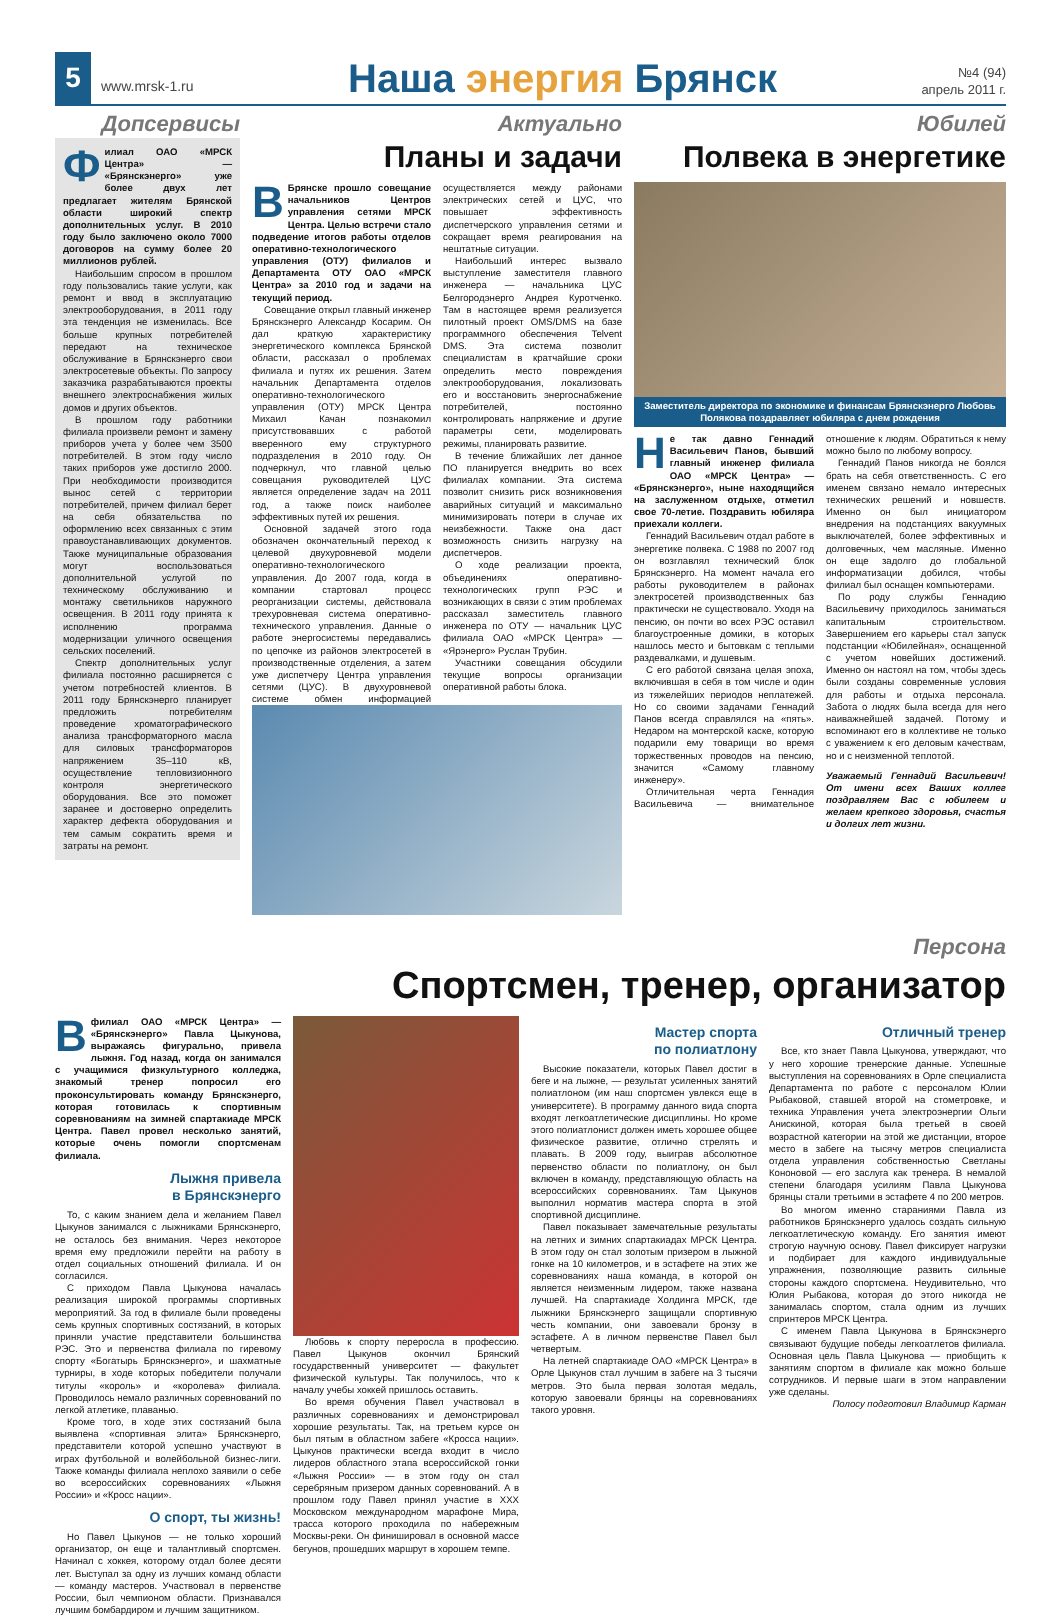5
www.mrsk-1.ru
Наша энергия Брянск
№4 (94)
апрель 2011 г.
Допсервисы
Филиал ОАО «МРСК Центра» — «Брянскэнерго» уже более двух лет предлагает жителям Брянской области широкий спектр дополнительных услуг. В 2010 году было заключено около 7000 договоров на сумму более 20 миллионов рублей.
Наибольшим спросом в прошлом году пользовались такие услуги, как ремонт и ввод в эксплуатацию электрооборудования, в 2011 году эта тенденция не изменилась. Все больше крупных потребителей передают на техническое обслуживание в Брянскэнерго свои электросетевые объекты. По запросу заказчика разрабатываются проекты внешнего электроснабжения жилых домов и других объектов.
В прошлом году работники филиала произвели ремонт и замену приборов учета у более чем 3500 потребителей. В этом году число таких приборов уже достигло 2000. При необходимости производится вынос сетей с территории потребителей, причем филиал берет на себя обязательства по оформлению всех связанных с этим правоустанавливающих документов. Также муниципальные образования могут воспользоваться дополнительной услугой по техническому обслуживанию и монтажу светильников наружного освещения. В 2011 году принята к исполнению программа модернизации уличного освещения сельских поселений.
Спектр дополнительных услуг филиала постоянно расширяется с учетом потребностей клиентов. В 2011 году Брянскэнерго планирует предложить потребителям проведение хроматографического анализа трансформаторного масла для силовых трансформаторов напряжением 35–110 кВ, осуществление тепловизионного контроля энергетического оборудования. Все это поможет заранее и достоверно определить характер дефекта оборудования и тем самым сократить время и затраты на ремонт.
Актуально
Планы и задачи
ВБрянске прошло совещание начальников Центров управления сетями МРСК Центра. Целью встречи стало подведение итогов работы отделов оперативно-технологического управления (ОТУ) филиалов и Департамента ОТУ ОАО «МРСК Центра» за 2010 год и задачи на текущий период.
Совещание открыл главный инженер Брянскэнерго Александр Косарим. Он дал краткую характеристику энергетического комплекса Брянской области, рассказал о проблемах филиала и путях их решения. Затем начальник Департамента отделов оперативно-технологического управления (ОТУ) МРСК Центра Михаил Качан познакомил присутствовавших с работой вверенного ему структурного подразделения в 2010 году. Он подчеркнул, что главной целью совещания руководителей ЦУС является определение задач на 2011 год, а также поиск наиболее эффективных путей их решения.
Основной задачей этого года обозначен окончательный переход к целевой двухуровневой модели оперативно-технологического управления. До 2007 года, когда в компании стартовал процесс реорганизации системы, действовала трехуровневая система оперативно-технического управления. Данные о работе энергосистемы передавались по цепочке из районов электросетей в производственные отделения, а затем уже диспетчеру Центра управления сетями (ЦУС). В двухуровневой системе обмен информацией осуществляется между районами электрических сетей и ЦУС, что повышает эффективность диспетчерского управления сетями и сокращает время реагирования на нештатные ситуации.
Наибольший интерес вызвало выступление заместителя главного инженера — начальника ЦУС Белгородэнерго Андрея Куротченко. Там в настоящее время реализуется пилотный проект OMS/DMS на базе программного обеспечения Telvent DMS. Эта система позволит специалистам в кратчайшие сроки определить место повреждения электрооборудования, локализовать его и восстановить энергоснабжение потребителей, постоянно контролировать напряжение и другие параметры сети, моделировать режимы, планировать развитие.
В течение ближайших лет данное ПО планируется внедрить во всех филиалах компании. Эта система позволит снизить риск возникновения аварийных ситуаций и максимально минимизировать потери в случае их неизбежности. Также она даст возможность снизить нагрузку на диспетчеров.
О ходе реализации проекта, объединениях оперативно-технологических групп РЭС и возникающих в связи с этим проблемах рассказал заместитель главного инженера по ОТУ — начальник ЦУС филиала ОАО «МРСК Центра» — «Ярэнерго» Руслан Трубин.
Участники совещания обсудили текущие вопросы организации оперативной работы блока.
Юбилей
Полвека в энергетике
Заместитель директора по экономике и финансам Брянскэнерго Любовь Полякова поздравляет юбиляра с днем рождения
Не так давно Геннадий Васильевич Панов, бывший главный инженер филиала ОАО «МРСК Центра» — «Брянскэнерго», ныне находящийся на заслуженном отдыхе, отметил свое 70-летие. Поздравить юбиляра приехали коллеги.
Геннадий Васильевич отдал работе в энергетике полвека. С 1988 по 2007 год он возглавлял технический блок Брянскэнерго. На момент начала его работы руководителем в районах электросетей производственных баз практически не существовало. Уходя на пенсию, он почти во всех РЭС оставил благоустроенные домики, в которых нашлось место и бытовкам с теплыми раздевалками, и душевым.
С его работой связана целая эпоха, включившая в себя в том числе и один из тяжелейших периодов неплатежей. Но со своими задачами Геннадий Панов всегда справлялся на «пять». Недаром на монтерской каске, которую подарили ему товарищи во время торжественных проводов на пенсию, значится «Самому главному инженеру».
Отличительная черта Геннадия Васильевича — внимательное отношение к людям. Обратиться к нему можно было по любому вопросу.
Геннадий Панов никогда не боялся брать на себя ответственность. С его именем связано немало интересных технических решений и новшеств. Именно он был инициатором внедрения на подстанциях вакуумных выключателей, более эффективных и долговечных, чем масляные. Именно он еще задолго до глобальной информатизации добился, чтобы филиал был оснащен компьютерами.
По роду службы Геннадию Васильевичу приходилось заниматься капитальным строительством. Завершением его карьеры стал запуск подстанции «Юбилейная», оснащенной с учетом новейших достижений. Именно он настоял на том, чтобы здесь были созданы современные условия для работы и отдыха персонала. Забота о людях была всегда для него наиважнейшей задачей. Потому и вспоминают его в коллективе не только с уважением к его деловым качествам, но и с неизменной теплотой.
Уважаемый Геннадий Васильевич! От имени всех Ваших коллег поздравляем Вас с юбилеем и желаем крепкого здоровья, счастья и долгих лет жизни.
Персона
Спортсмен, тренер, организатор
Вфилиал ОАО «МРСК Центра» — «Брянскэнерго» Павла Цыкунова, выражаясь фигурально, привела лыжня. Год назад, когда он занимался с учащимися физкультурного колледжа, знакомый тренер попросил его проконсультировать команду Брянскэнерго, которая готовилась к спортивным соревнованиям на зимней спартакиаде МРСК Центра. Павел провел несколько занятий, которые очень помогли спортсменам филиала.
Лыжня привела
в Брянскэнерго
То, с каким знанием дела и желанием Павел Цыкунов занимался с лыжниками Брянскэнерго, не осталось без внимания. Через некоторое время ему предложили перейти на работу в отдел социальных отношений филиала. И он согласился.
С приходом Павла Цыкунова началась реализация широкой программы спортивных мероприятий. За год в филиале были проведены семь крупных спортивных состязаний, в которых приняли участие представители большинства РЭС. Это и первенства филиала по гиревому спорту «Богатырь Брянскэнерго», и шахматные турниры, в ходе которых победители получали титулы «король» и «королева» филиала. Проводилось немало различных соревнований по легкой атлетике, плаванью.
Кроме того, в ходе этих состязаний была выявлена «спортивная элита» Брянскэнерго, представители которой успешно участвуют в играх футбольной и волейбольной бизнес-лиги. Также команды филиала неплохо заявили о себе во всероссийских соревнованиях «Лыжня России» и «Кросс нации».
О спорт, ты жизнь!
Но Павел Цыкунов — не только хороший организатор, он еще и талантливый спортсмен. Начинал с хоккея, которому отдал более десяти лет. Выступал за одну из лучших команд области — команду мастеров. Участвовал в первенстве России, был чемпионом области. Признавался лучшим бомбардиром и лучшим защитником.
Любовь к спорту переросла в профессию. Павел Цыкунов окончил Брянский государственный университет — факультет физической культуры. Так получилось, что к началу учебы хоккей пришлось оставить.
Во время обучения Павел участвовал в различных соревнованиях и демонстрировал хорошие результаты. Так, на третьем курсе он был пятым в областном забеге «Кросса нации». Цыкунов практически всегда входит в число лидеров областного этапа всероссийской гонки «Лыжня России» — в этом году он стал серебряным призером данных соревнований. А в прошлом году Павел принял участие в XXX Московском международном марафоне Мира, трасса которого проходила по набережным Москвы-реки. Он финишировал в основной массе бегунов, прошедших маршрут в хорошем темпе.
Мастер спорта
по полиатлону
Высокие показатели, которых Павел достиг в беге и на лыжне, — результат усиленных занятий полиатлоном (им наш спортсмен увлекся еще в университете). В программу данного вида спорта входят легкоатлетические дисциплины. Но кроме этого полиатлонист должен иметь хорошее общее физическое развитие, отлично стрелять и плавать. В 2009 году, выиграв абсолютное первенство области по полиатлону, он был включен в команду, представляющую область на всероссийских соревнованиях. Там Цыкунов выполнил норматив мастера спорта в этой спортивной дисциплине.
Павел показывает замечательные результаты на летних и зимних спартакиадах МРСК Центра. В этом году он стал золотым призером в лыжной гонке на 10 километров, и в эстафете на этих же соревнованиях наша команда, в которой он является неизменным лидером, также названа лучшей. На спартакиаде Холдинга МРСК, где лыжники Брянскэнерго защищали спортивную честь компании, они завоевали бронзу в эстафете. А в личном первенстве Павел был четвертым.
На летней спартакиаде ОАО «МРСК Центра» в Орле Цыкунов стал лучшим в забеге на 3 тысячи метров. Это была первая золотая медаль, которую завоевали брянцы на соревнованиях такого уровня.
Отличный тренер
Все, кто знает Павла Цыкунова, утверждают, что у него хорошие тренерские данные. Успешные выступления на соревнованиях в Орле специалиста Департамента по работе с персоналом Юлии Рыбаковой, ставшей второй на стометровке, и техника Управления учета электроэнергии Ольги Анискиной, которая была третьей в своей возрастной категории на этой же дистанции, второе место в забеге на тысячу метров специалиста отдела управления собственностью Светланы Кононовой — его заслуга как тренера. В немалой степени благодаря усилиям Павла Цыкунова брянцы стали третьими в эстафете 4 по 200 метров.
Во многом именно стараниями Павла из работников Брянскэнерго удалось создать сильную легкоатлетическую команду. Его занятия имеют строгую научную основу. Павел фиксирует нагрузки и подбирает для каждого индивидуальные упражнения, позволяющие развить сильные стороны каждого спортсмена. Неудивительно, что Юлия Рыбакова, которая до этого никогда не занималась спортом, стала одним из лучших спринтеров МРСК Центра.
С именем Павла Цыкунова в Брянскэнерго связывают будущие победы легкоатлетов филиала. Основная цель Павла Цыкунова — приобщить к занятиям спортом в филиале как можно больше сотрудников. И первые шаги в этом направлении уже сделаны.
Полосу подготовил Владимир Карман